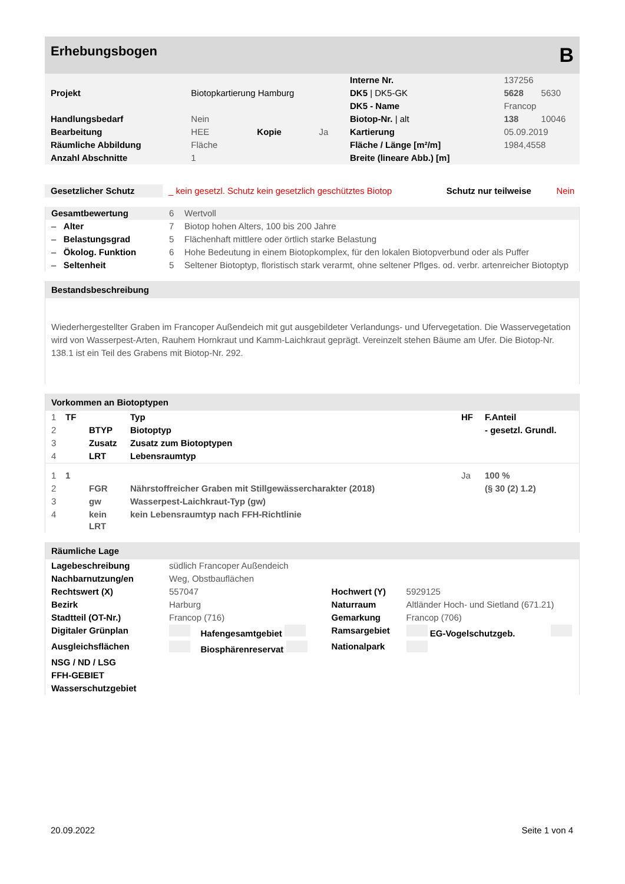Erhebungsbogen B
| | | | | Interne Nr. | 137256 | |
| Projekt | Biotopkartierung Hamburg | | | DK5 / DK5-GK | 5628 | 5630 |
| | | | | DK5 - Name | Francop | |
| Handlungsbedarf | Nein | | | Biotop-Nr. / alt | 138 | 10046 |
| Bearbeitung | HEE | Kopie | Ja | Kartierung | 05.09.2019 | |
| Räumliche Abbildung | Fläche | | | Fläche / Länge [m²/m] | 1984,4558 | |
| Anzahl Abschnitte | 1 | | | Breite (lineare Abb.) [m] | | |
| Gesetzlicher Schutz | _ kein gesetzl. Schutz kein gesetzlich geschütztes Biotop | Schutz nur teilweise | Nein |
| Gesamtbewertung | 6 | Wertvoll |
| – Alter | 7 | Biotop hohen Alters, 100 bis 200 Jahre |
| – Belastungsgrad | 5 | Flächenhaft mittlere oder örtlich starke Belastung |
| – Ökolog. Funktion | 6 | Hohe Bedeutung in einem Biotopkomplex, für den lokalen Biotopverbund oder als Puffer |
| – Seltenheit | 5 | Seltener Biotoptyp, floristisch stark verarmt, ohne seltener Pflges. od. verbr. artenreicher Biotoptyp |
Bestandsbeschreibung
Wiederhergestellter Graben im Francoper Außendeich mit gut ausgebildeter Verlandungs- und Ufervegetation. Die Wasservegetation wird von Wasserpest-Arten, Rauhem Hornkraut und Kamm-Laichkraut geprägt. Vereinzelt stehen Bäume am Ufer. Die Biotop-Nr. 138.1 ist ein Teil des Grabens mit Biotop-Nr. 292.
Vorkommen an Biotoptypen
| 1 | TF | | Typ | HF | F.Anteil |
| 2 | | BTYP | Biotoptyp | | - gesetzl. Grundl. |
| 3 | | Zusatz | Zusatz zum Biotoptypen | | |
| 4 | | LRT | Lebensraumtyp | | |
| 1 | 1 | | | Ja | 100 % |
| 2 | | FGR | Nährstoffreicher Graben mit Stillgewässercharakter (2018) | | (§ 30 (2) 1.2) |
| 3 | | gw | Wasserpest-Laichkraut-Typ (gw) | | |
| 4 | | kein LRT | kein Lebensraumtyp nach FFH-Richtlinie | | |
Räumliche Lage
| Lagebeschreibung | südlich Francoper Außendeich | | | | |
| Nachbarnutzung/en | Weg, Obstbauflächen | | | | |
| Rechtswert (X) | 557047 | | Hochwert (Y) | 5929125 | |
| Bezirk | Harburg | | Naturraum | Altländer Hoch- und Sietland (671.21) | |
| Stadtteil (OT-Nr.) | Francop (716) | | Gemarkung | Francop (706) | |
| Digitaler Grünplan | | Hafengesamtgebiet | Ramsargebiet | EG-Vogelschutzgeb. | |
| Ausgleichsflächen | | Biosphärenreservat | Nationalpark | | |
| NSG / ND / LSG | | | | | |
| FFH-GEBIET | | | | | |
| Wasserschutzgebiet | | | | | |
20.09.2022 Seite 1 von 4